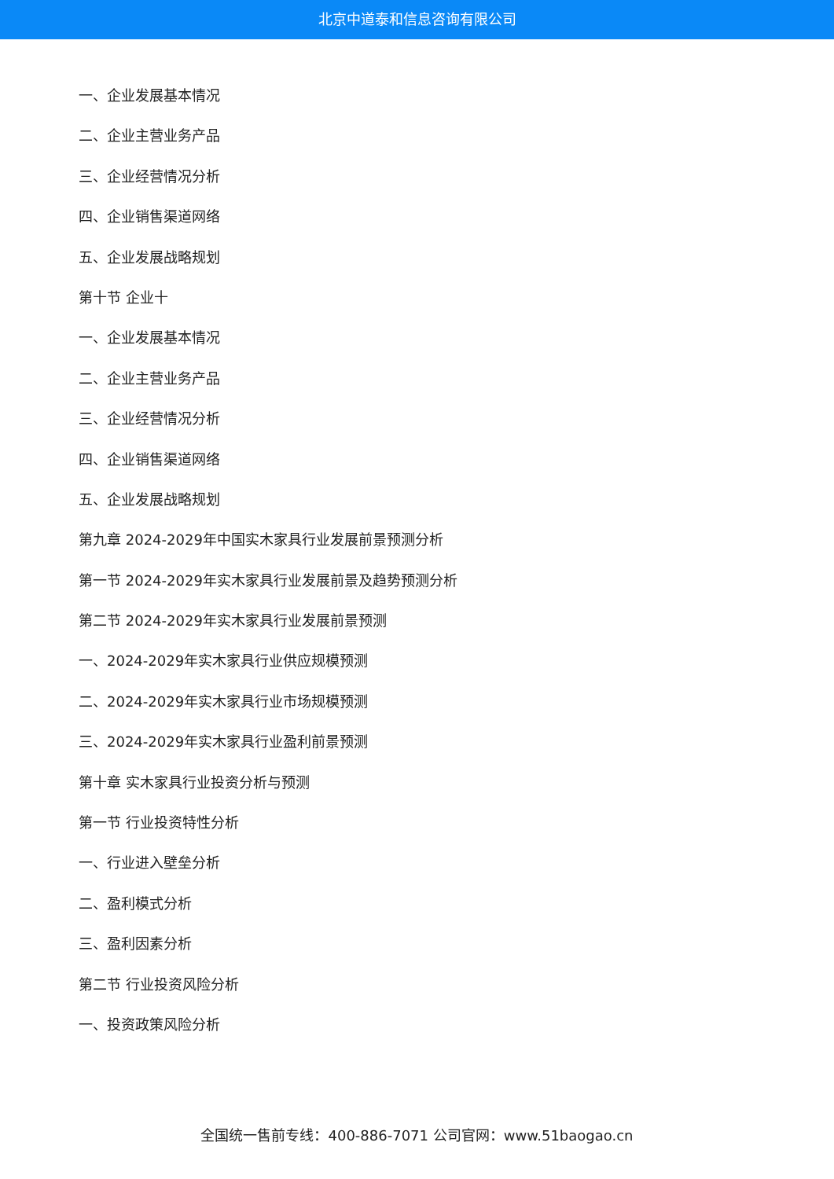北京中道泰和信息咨询有限公司
一、企业发展基本情况
二、企业主营业务产品
三、企业经营情况分析
四、企业销售渠道网络
五、企业发展战略规划
第十节 企业十
一、企业发展基本情况
二、企业主营业务产品
三、企业经营情况分析
四、企业销售渠道网络
五、企业发展战略规划
第九章 2024-2029年中国实木家具行业发展前景预测分析
第一节 2024-2029年实木家具行业发展前景及趋势预测分析
第二节 2024-2029年实木家具行业发展前景预测
一、2024-2029年实木家具行业供应规模预测
二、2024-2029年实木家具行业市场规模预测
三、2024-2029年实木家具行业盈利前景预测
第十章 实木家具行业投资分析与预测
第一节 行业投资特性分析
一、行业进入壁垒分析
二、盈利模式分析
三、盈利因素分析
第二节 行业投资风险分析
一、投资政策风险分析
全国统一售前专线：400-886-7071 公司官网：www.51baogao.cn